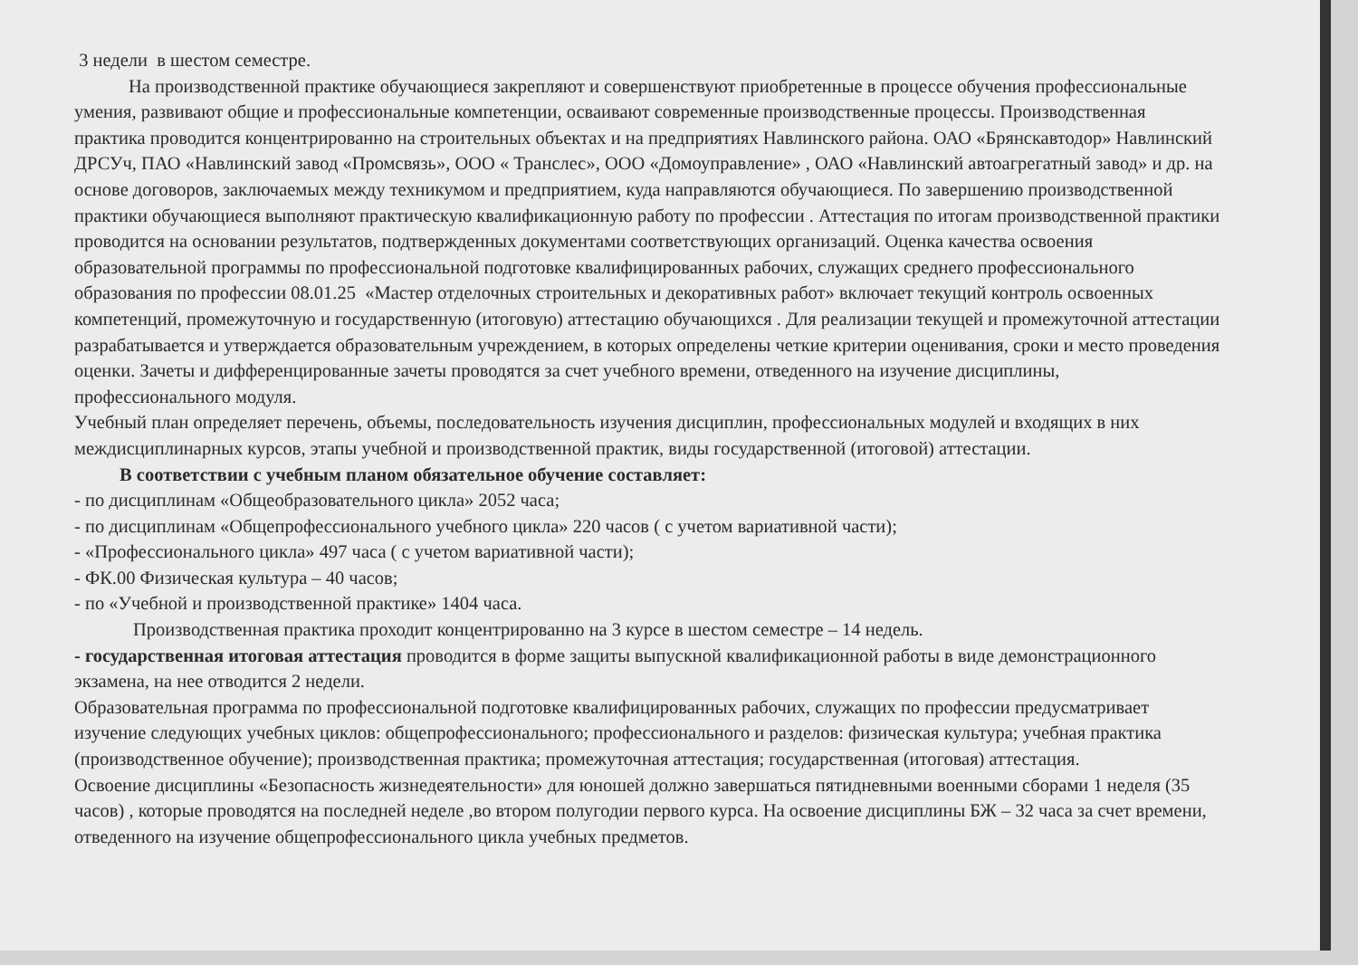3 недели в шестом семестре.
На производственной практике обучающиеся закрепляют и совершенствуют приобретенные в процессе обучения профессиональные умения, развивают общие и профессиональные компетенции, осваивают современные производственные процессы. Производственная практика проводится концентрированно на строительных объектах и на предприятиях Навлинского района. ОАО «Брянскавтодор» Навлинский ДРСУч, ПАО «Навлинский завод «Промсвязь», ООО « Транслес», ООО «Домоуправление» , ОАО «Навлинский автоагрегатный завод» и др. на основе договоров, заключаемых между техникумом и предприятием, куда направляются обучающиеся. По завершению производственной практики обучающиеся выполняют практическую квалификационную работу по профессии . Аттестация по итогам производственной практики проводится на основании результатов, подтвержденных документами соответствующих организаций. Оценка качества освоения образовательной программы по профессиональной подготовке квалифицированных рабочих, служащих среднего профессионального образования по профессии 08.01.25 «Мастер отделочных строительных и декоративных работ» включает текущий контроль освоенных компетенций, промежуточную и государственную (итоговую) аттестацию обучающихся . Для реализации текущей и промежуточной аттестации разрабатывается и утверждается образовательным учреждением, в которых определены четкие критерии оценивания, сроки и место проведения оценки. Зачеты и дифференцированные зачеты проводятся за счет учебного времени, отведенного на изучение дисциплины, профессионального модуля.
Учебный план определяет перечень, объемы, последовательность изучения дисциплин, профессиональных модулей и входящих в них междисциплинарных курсов, этапы учебной и производственной практик, виды государственной (итоговой) аттестации.
В соответствии с учебным планом обязательное обучение составляет:
- по дисциплинам «Общеобразовательного цикла» 2052 часа;
- по дисциплинам «Общепрофессионального учебного цикла» 220 часов ( с учетом вариативной части);
- «Профессионального цикла» 497 часа ( с учетом вариативной части);
- ФК.00 Физическая культура – 40 часов;
- по «Учебной и производственной практике» 1404 часа.
Производственная практика проходит концентрированно на 3 курсе в шестом семестре – 14 недель.
- государственная итоговая аттестация проводится в форме защиты выпускной квалификационной работы в виде демонстрационного экзамена, на нее отводится 2 недели.
Образовательная программа по профессиональной подготовке квалифицированных рабочих, служащих по профессии предусматривает изучение следующих учебных циклов: общепрофессионального; профессионального и разделов: физическая культура; учебная практика (производственное обучение); производственная практика; промежуточная аттестация; государственная (итоговая) аттестация.
Освоение дисциплины «Безопасность жизнедеятельности» для юношей должно завершаться пятидневными военными сборами 1 неделя (35 часов) , которые проводятся на последней неделе ,во втором полугодии первого курса. На освоение дисциплины БЖ – 32 часа за счет времени, отведенного на изучение общепрофессионального цикла учебных предметов.